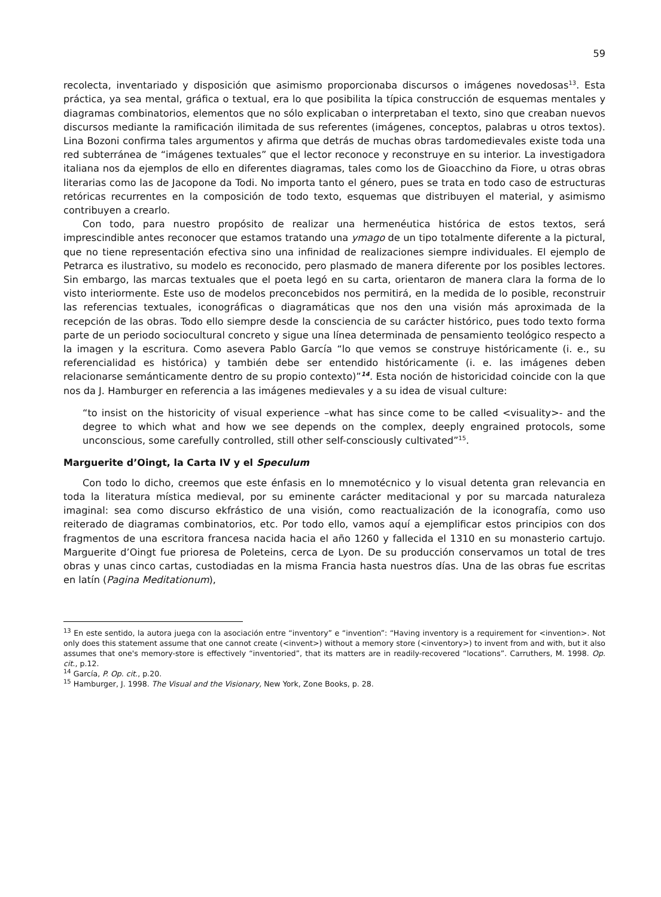59
recolecta, inventariado y disposición que asimismo proporcionaba discursos o imágenes novedosas<sup>13</sup>. Esta práctica, ya sea mental, gráfica o textual, era lo que posibilita la típica construcción de esquemas mentales y diagramas combinatorios, elementos que no sólo explicaban o interpretaban el texto, sino que creaban nuevos discursos mediante la ramificación ilimitada de sus referentes (imágenes, conceptos, palabras u otros textos). Lina Bozoni confirma tales argumentos y afirma que detrás de muchas obras tardomedievales existe toda una red subterránea de “imágenes textuales” que el lector reconoce y reconstruye en su interior. La investigadora italiana nos da ejemplos de ello en diferentes diagramas, tales como los de Gioacchino da Fiore, u otras obras literarias como las de Jacopone da Todi. No importa tanto el género, pues se trata en todo caso de estructuras retóricas recurrentes en la composición de todo texto, esquemas que distribuyen el material, y asimismo contribuyen a crearlo.
Con todo, para nuestro propósito de realizar una hermenéutica histórica de estos textos, será imprescindible antes reconocer que estamos tratando una ymago de un tipo totalmente diferente a la pictural, que no tiene representación efectiva sino una infinidad de realizaciones siempre individuales. El ejemplo de Petrarca es ilustrativo, su modelo es reconocido, pero plasmado de manera diferente por los posibles lectores. Sin embargo, las marcas textuales que el poeta legó en su carta, orientaron de manera clara la forma de lo visto interiormente. Este uso de modelos preconcebidos nos permitirá, en la medida de lo posible, reconstruir las referencias textuales, iconográficas o diagramáticas que nos den una visión más aproximada de la recepción de las obras. Todo ello siempre desde la consciencia de su carácter histórico, pues todo texto forma parte de un periodo sociocultural concreto y sigue una línea determinada de pensamiento teológico respecto a la imagen y la escritura. Como asevera Pablo García “lo que vemos se construye históricamente (i. e., su referencialidad es histórica) y también debe ser entendido históricamente (i. e. las imágenes deben relacionarse semánticamente dentro de su propio contexto)”<sup>14</sup>. Esta noción de historicidad coincide con la que nos da J. Hamburger en referencia a las imágenes medievales y a su idea de visual culture:
“to insist on the historicity of visual experience –what has since come to be called <visuality>- and the degree to which what and how we see depends on the complex, deeply engrained protocols, some unconscious, some carefully controlled, still other self-consciously cultivated”<sup>15</sup>.
Marguerite d’Oingt, la Carta IV y el Speculum
Con todo lo dicho, creemos que este énfasis en lo mnemotécnico y lo visual detenta gran relevancia en toda la literatura mística medieval, por su eminente carácter meditacional y por su marcada naturaleza imaginal: sea como discurso ekfrástico de una visión, como reactualización de la iconografía, como uso reiterado de diagramas combinatorios, etc. Por todo ello, vamos aquí a ejemplificar estos principios con dos fragmentos de una escritora francesa nacida hacia el año 1260 y fallecida el 1310 en su monasterio cartujo. Marguerite d’Oingt fue prioresa de Poleteins, cerca de Lyon. De su producción conservamos un total de tres obras y unas cinco cartas, custodiadas en la misma Francia hasta nuestros días. Una de las obras fue escritas en latín (Pagina Meditationum),
<sup>13</sup> En este sentido, la autora juega con la asociación entre “inventory” e “invention”: “Having inventory is a requirement for <invention>. Not only does this statement assume that one cannot create (<invent>) without a memory store (<inventory>) to invent from and with, but it also assumes that one's memory-store is effectively “inventoried”, that its matters are in readily-recovered “locations”. Carruthers, M. 1998. Op. cit., p.12.
<sup>14</sup> García, P. Op. cit., p.20.
<sup>15</sup> Hamburger, J. 1998. The Visual and the Visionary, New York, Zone Books, p. 28.